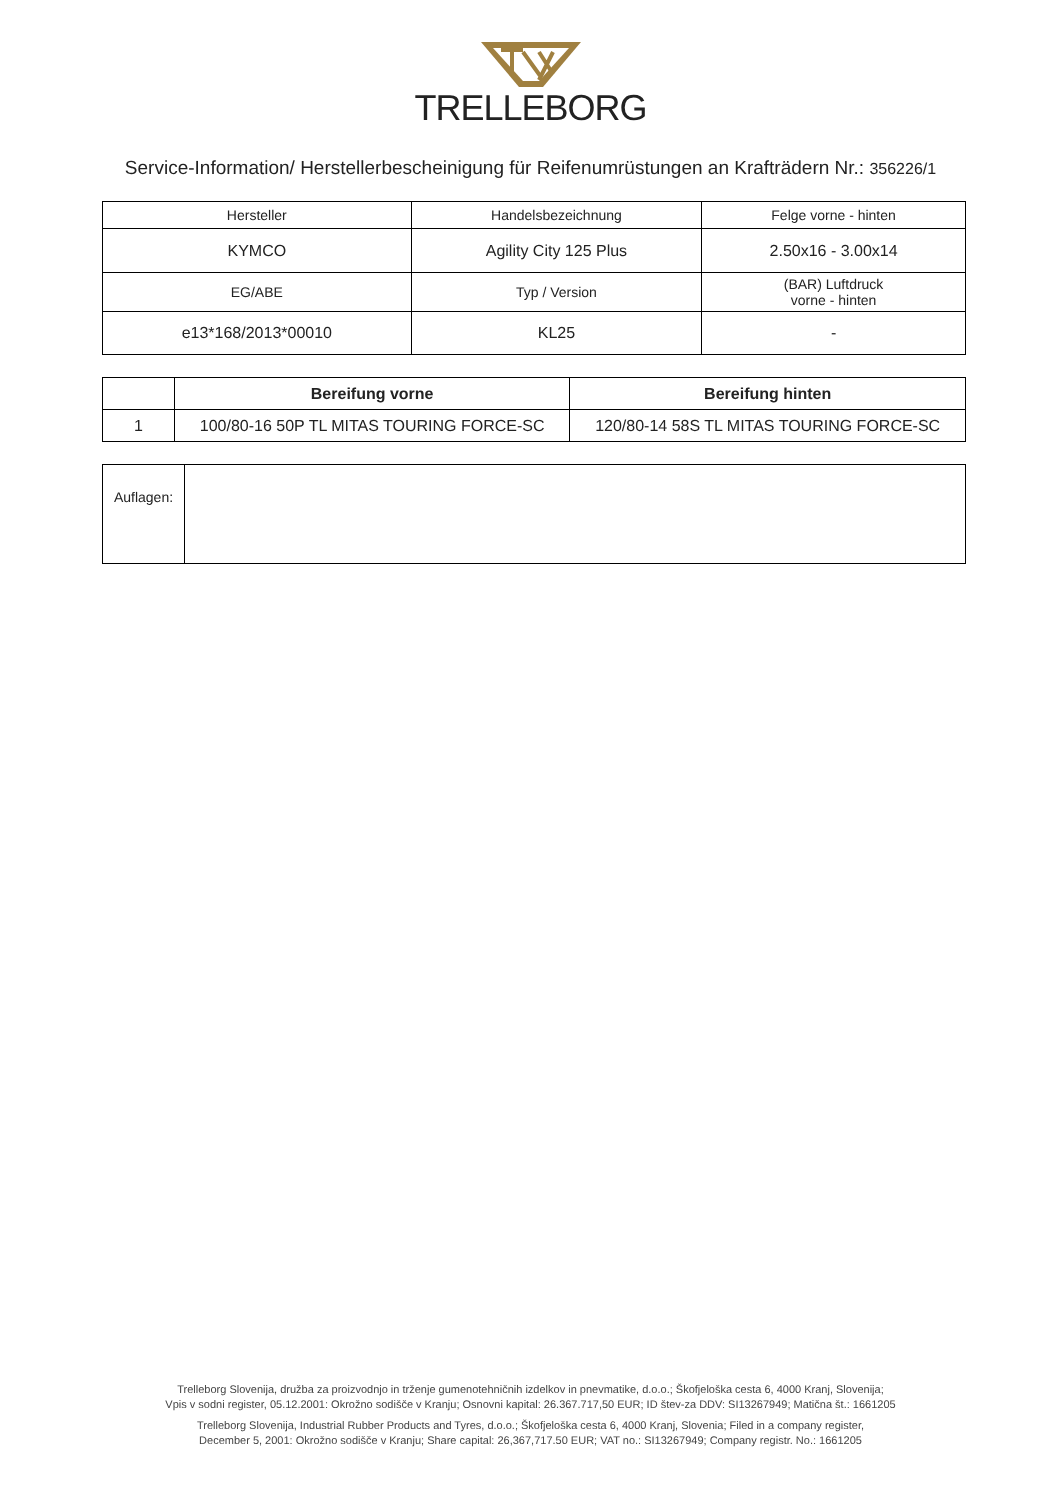TRELLEBORG
Service-Information/ Herstellerbescheinigung für Reifenumrüstungen an Krafträdern Nr.: 356226/1
| Hersteller | Handelsbezeichnung | Felge vorne - hinten |
| KYMCO | Agility City 125 Plus | 2.50x16 - 3.00x14 |
| EG/ABE | Typ / Version | (BAR) Luftdruck vorne - hinten |
| e13*168/2013*00010 | KL25 | - |
| | Bereifung vorne | Bereifung hinten |
| --- | --- | --- |
| 1 | 100/80-16 50P TL MITAS TOURING FORCE-SC | 120/80-14 58S TL MITAS TOURING FORCE-SC |
| Auflagen: | |
Trelleborg Slovenija, družba za proizvodnjo in trženje gumenotehničnih izdelkov in pnevmatike, d.o.o.; Škofjeloška cesta 6, 4000 Kranj, Slovenija;
Vpis v sodni register, 05.12.2001: Okrožno sodišče v Kranju; Osnovni kapital: 26.367.717,50 EUR; ID štev-za DDV: SI13267949; Matična št.: 1661205
Trelleborg Slovenija, Industrial Rubber Products and Tyres, d.o.o.; Škofjeloška cesta 6, 4000 Kranj, Slovenia; Filed in a company register,
December 5, 2001: Okrožno sodišče v Kranju; Share capital: 26,367,717.50 EUR; VAT no.: SI13267949; Company registr. No.: 1661205